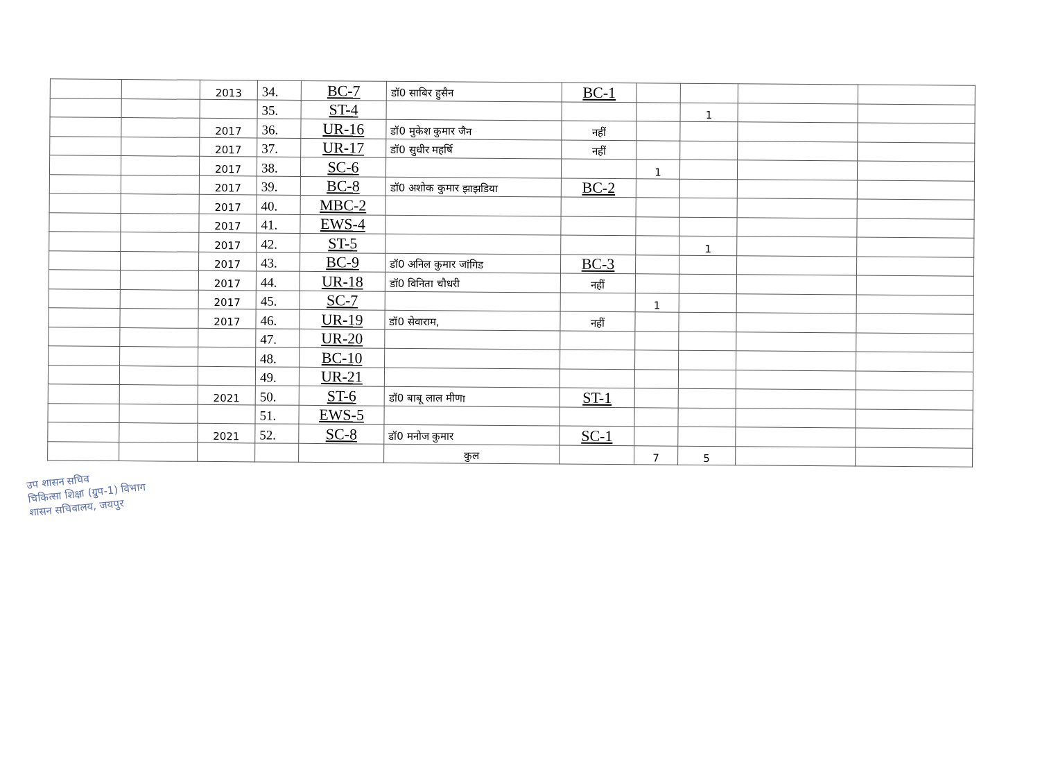| | | 2013 | 34. | BC-7 | डॉ0 साबिर हुसैन | BC-1 | | | | |
| | | | 35. | ST-4 | | | | 1 | | |
| | | 2017 | 36. | UR-16 | डॉ0 मुकेश कुमार जैन | नहीं | | | | |
| | | 2017 | 37. | UR-17 | डॉ0 सुधीर महर्षि | नहीं | | | | |
| | | 2017 | 38. | SC-6 | | | 1 | | | |
| | | 2017 | 39. | BC-8 | डॉ0 अशोक कुमार झाझडिया | BC-2 | | | | |
| | | 2017 | 40. | MBC-2 | | | | | | |
| | | 2017 | 41. | EWS-4 | | | | | | |
| | | 2017 | 42. | ST-5 | | | | 1 | | |
| | | 2017 | 43. | BC-9 | डॉ0 अनिल कुमार जांगिड | BC-3 | | | | |
| | | 2017 | 44. | UR-18 | डॉ0 विनिता चौधरी | नहीं | | | | |
| | | 2017 | 45. | SC-7 | | | 1 | | | |
| | | 2017 | 46. | UR-19 | डॉ0 सेवाराम, | नहीं | | | | |
| | | | 47. | UR-20 | | | | | | |
| | | | 48. | BC-10 | | | | | | |
| | | | 49. | UR-21 | | | | | | |
| | | 2021 | 50. | ST-6 | डॉ0 बाबू लाल मीणा | ST-1 | | | | |
| | | | 51. | EWS-5 | | | | | | |
| | | 2021 | 52. | SC-8 | डॉ0 मनोज कुमार | SC-1 | | | | |
| | | | | | कुल | | 7 | 5 | | |
उप शासन सचिव
चिकित्सा शिक्षा (ग्रुप-1) विभाग
शासन सचिवालय, जयपुर